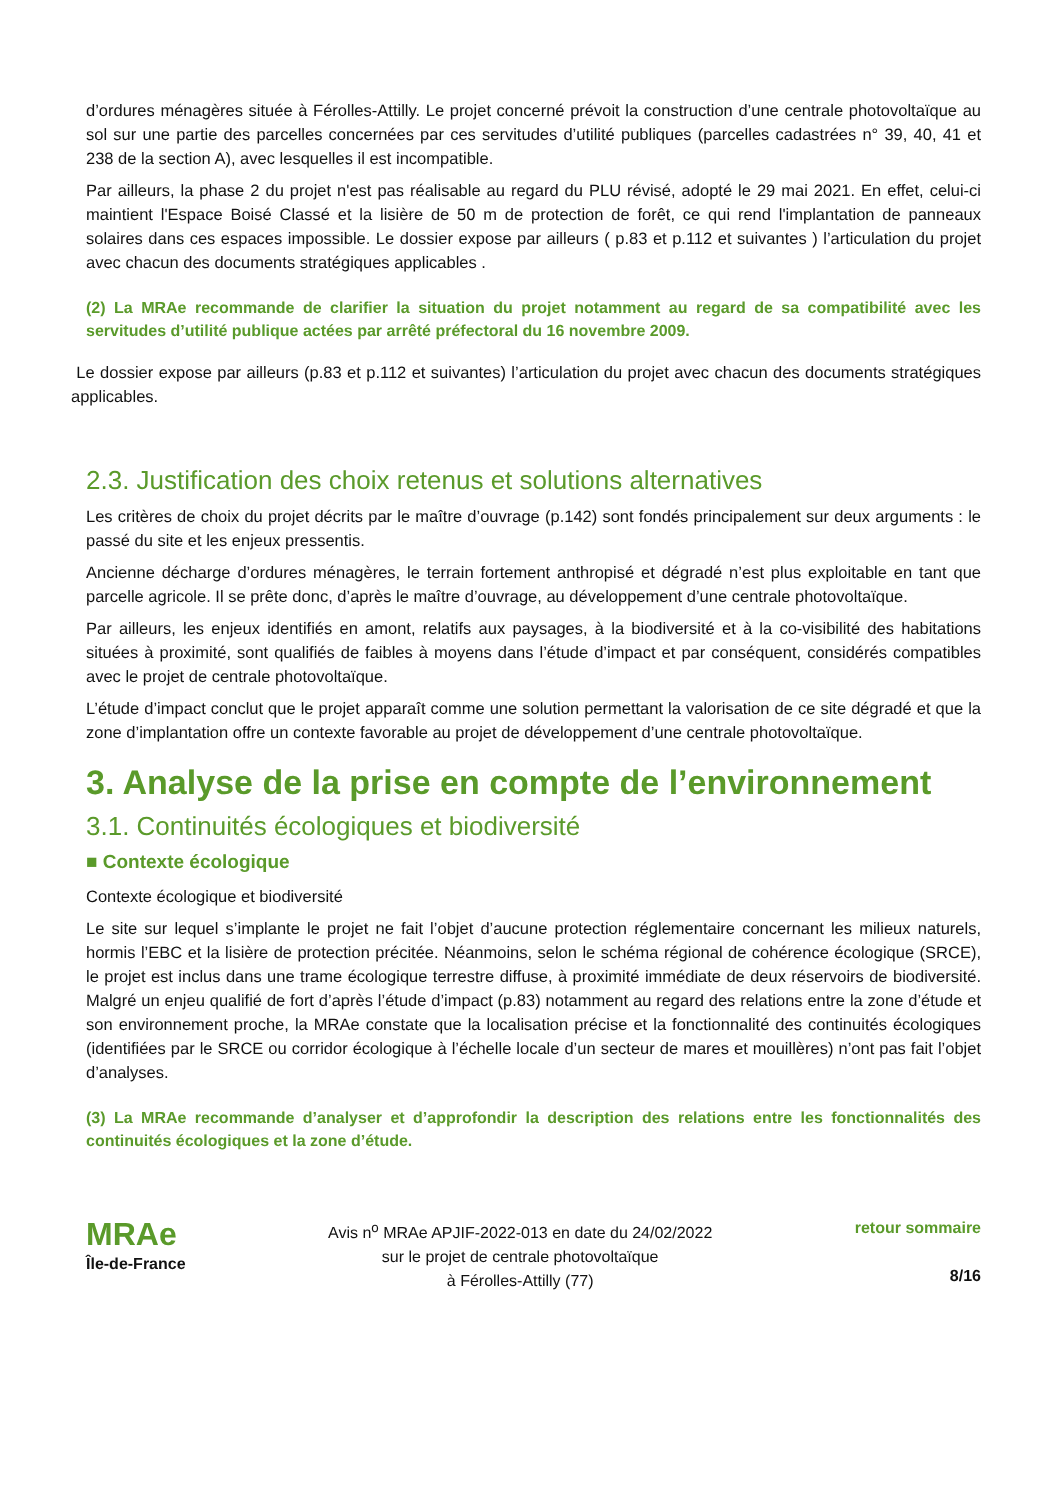d’ordures ménagères située à Férolles-Attilly. Le projet concerné prévoit la construction d’une centrale photovoltaïque au sol sur une partie des parcelles concernées par ces servitudes d’utilité publiques (parcelles cadastrées n° 39, 40, 41 et 238 de la section A), avec lesquelles il est incompatible.
Par ailleurs, la phase 2 du projet n'est pas réalisable au regard du PLU révisé, adopté le 29 mai 2021. En effet, celui-ci maintient l'Espace Boisé Classé et la lisière de 50 m de protection de forêt, ce qui rend l'implantation de panneaux solaires dans ces espaces impossible. Le dossier expose par ailleurs ( p.83 et p.112 et suivantes ) l’articulation du projet avec chacun des documents stratégiques applicables .
(2) La MRAe recommande de clarifier la situation du projet notamment au regard de sa compatibilité avec les servitudes d’utilité publique actées par arrêté préfectoral du 16 novembre 2009.
Le dossier expose par ailleurs (p.83 et p.112 et suivantes) l’articulation du projet avec chacun des documents stratégiques applicables.
2.3. Justification des choix retenus et solutions alternatives
Les critères de choix du projet décrits par le maître d’ouvrage (p.142) sont fondés principalement sur deux arguments : le passé du site et les enjeux pressentis.
Ancienne décharge d’ordures ménagères, le terrain fortement anthropisé et dégradé n’est plus exploitable en tant que parcelle agricole. Il se prête donc, d’après le maître d’ouvrage, au développement d’une centrale photovoltaïque.
Par ailleurs, les enjeux identifiés en amont, relatifs aux paysages, à la biodiversité et à la co-visibilité des habitations situées à proximité, sont qualifiés de faibles à moyens dans l’étude d’impact et par conséquent, considérés compatibles avec le projet de centrale photovoltaïque.
L’étude d’impact conclut que le projet apparaît comme une solution permettant la valorisation de ce site dégradé et que la zone d’implantation offre un contexte favorable au projet de développement d’une centrale photovoltaïque.
3. Analyse de la prise en compte de l’environnement
3.1. Continuités écologiques et biodiversité
■ Contexte écologique
Contexte écologique et biodiversité
Le site sur lequel s’implante le projet ne fait l’objet d’aucune protection réglementaire concernant les milieux naturels, hormis l’EBC et la lisière de protection précitée. Néanmoins, selon le schéma régional de cohérence écologique (SRCE), le projet est inclus dans une trame écologique terrestre diffuse, à proximité immédiate de deux réservoirs de biodiversité. Malgré un enjeu qualifié de fort d’après l’étude d’impact (p.83) notamment au regard des relations entre la zone d’étude et son environnement proche, la MRAe constate que la localisation précise et la fonctionnalité des continuités écologiques (identifiées par le SRCE ou corridor écologique à l’échelle locale d’un secteur de mares et mouillères) n’ont pas fait l’objet d’analyses.
(3) La MRAe recommande d’analyser et d’approfondir la description des relations entre les fonctionnalités des continuités écologiques et la zone d’étude.
MRAe
Île-de-France
Avis n<sup>o</sup> MRAe APJIF-2022-013 en date du 24/02/2022
sur le projet de centrale photovoltaïque
à Férolles-Attilly (77)
retour sommaire
8/16